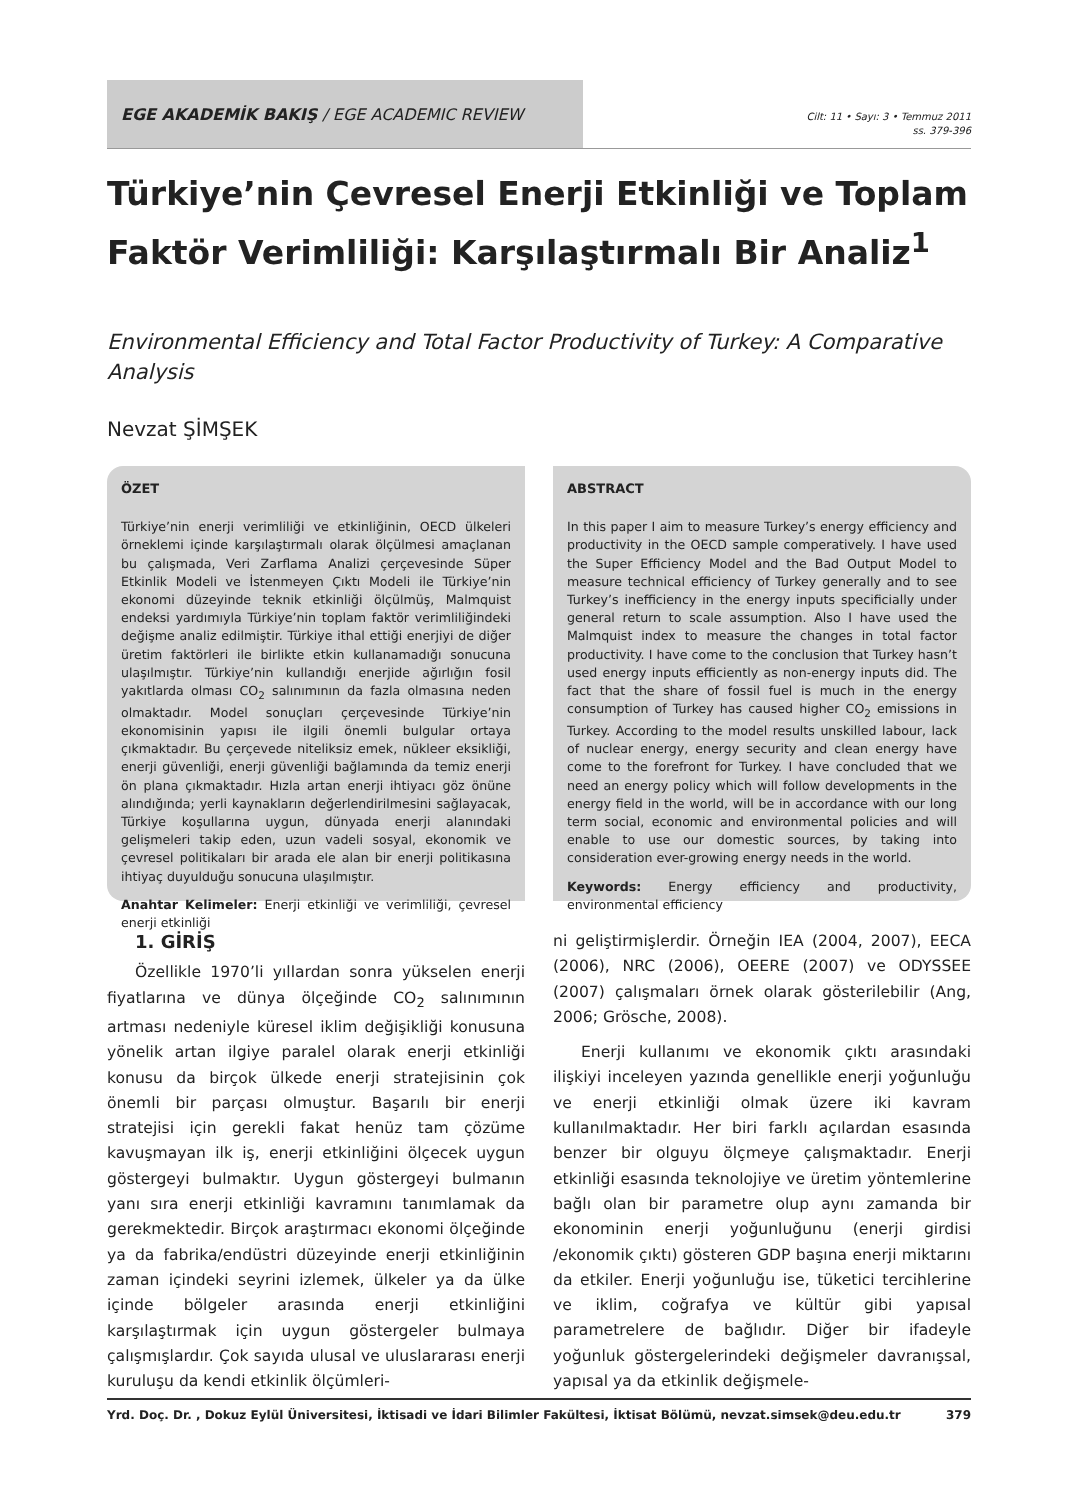EGE AKADEMİK BAKIŞ / EGE ACADEMIC REVIEW
Cilt: 11 • Sayı: 3 • Temmuz 2011
ss. 379-396
Türkiye’nin Çevresel Enerji Etkinliği ve Toplam Faktör Verimliliği: Karşılaştırmalı Bir Analiz<sup>1</sup>
Environmental Efficiency and Total Factor Productivity of Turkey: A Comparative Analysis
Nevzat ŞİMŞEK
ÖZET
Türkiye’nin enerji verimliliği ve etkinliğinin, OECD ülkeleri örneklemi içinde karşılaştırmalı olarak ölçülmesi amaçlanan bu çalışmada, Veri Zarflama Analizi çerçevesinde Süper Etkinlik Modeli ve İstenmeyen Çıktı Modeli ile Türkiye’nin ekonomi düzeyinde teknik etkinliği ölçülmüş, Malmquist endeksi yardımıyla Türkiye’nin toplam faktör verimliliğindeki değişme analiz edilmiştir. Türkiye ithal ettiği enerjiyi de diğer üretim faktörleri ile birlikte etkin kullanamadığı sonucuna ulaşılmıştır. Türkiye’nin kullandığı enerjide ağırlığın fosil yakıtlarda olması CO<sub>2</sub> salınımının da fazla olmasına neden olmaktadır. Model sonuçları çerçevesinde Türkiye’nin ekonomisinin yapısı ile ilgili önemli bulgular ortaya çıkmaktadır. Bu çerçevede niteliksiz emek, nükleer eksikliği, enerji güvenliği, enerji güvenliği bağlamında da temiz enerji ön plana çıkmaktadır. Hızla artan enerji ihtiyacı göz önüne alındığında; yerli kaynakların değerlendirilmesini sağlayacak, Türkiye koşullarına uygun, dünyada enerji alanındaki gelişmeleri takip eden, uzun vadeli sosyal, ekonomik ve çevresel politikaları bir arada ele alan bir enerji politikasına ihtiyaç duyulduğu sonucuna ulaşılmıştır.
Anahtar Kelimeler: Enerji etkinliği ve verimliliği, çevresel enerji etkinliği
ABSTRACT
In this paper I aim to measure Turkey’s energy efficiency and productivity in the OECD sample comperatively. I have used the Super Efficiency Model and the Bad Output Model to measure technical efficiency of Turkey generally and to see Turkey’s inefficiency in the energy inputs specificially under general return to scale assumption. Also I have used the Malmquist index to measure the changes in total factor productivity. I have come to the conclusion that Turkey hasn’t used energy inputs efficiently as non-energy inputs did. The fact that the share of fossil fuel is much in the energy consumption of Turkey has caused higher CO<sub>2</sub> emissions in Turkey. According to the model results unskilled labour, lack of nuclear energy, energy security and clean energy have come to the forefront for Turkey. I have concluded that we need an energy policy which will follow developments in the energy field in the world, will be in accordance with our long term social, economic and environmental policies and will enable to use our domestic sources, by taking into consideration ever-growing energy needs in the world.
Keywords: Energy efficiency and productivity, environmental efficiency
1. GİRİŞ
Özellikle 1970’li yıllardan sonra yükselen enerji fiyatlarına ve dünya ölçeğinde CO<sub>2</sub> salınımının artması nedeniyle küresel iklim değişikliği konusuna yönelik artan ilgiye paralel olarak enerji etkinliği konusu da birçok ülkede enerji stratejisinin çok önemli bir parçası olmuştur. Başarılı bir enerji stratejisi için gerekli fakat henüz tam çözüme kavuşmayan ilk iş, enerji etkinliğini ölçecek uygun göstergeyi bulmaktır. Uygun göstergeyi bulmanın yanı sıra enerji etkinliği kavramını tanımlamak da gerekmektedir. Birçok araştırmacı ekonomi ölçeğinde ya da fabrika/endüstri düzeyinde enerji etkinliğinin zaman içindeki seyrini izlemek, ülkeler ya da ülke içinde bölgeler arasında enerji etkinliğini karşılaştırmak için uygun göstergeler bulmaya çalışmışlardır. Çok sayıda ulusal ve uluslararası enerji kuruluşu da kendi etkinlik ölçümleri-
ni geliştirmişlerdir. Örneğin IEA (2004, 2007), EECA (2006), NRC (2006), OEERE (2007) ve ODYSSEE (2007) çalışmaları örnek olarak gösterilebilir (Ang, 2006; Grösche, 2008).
Enerji kullanımı ve ekonomik çıktı arasındaki ilişkiyi inceleyen yazında genellikle enerji yoğunluğu ve enerji etkinliği olmak üzere iki kavram kullanılmaktadır. Her biri farklı açılardan esasında benzer bir olguyu ölçmeye çalışmaktadır. Enerji etkinliği esasında teknolojiye ve üretim yöntemlerine bağlı olan bir parametre olup aynı zamanda bir ekonominin enerji yoğunluğunu (enerji girdisi /ekonomik çıktı) gösteren GDP başına enerji miktarını da etkiler. Enerji yoğunluğu ise, tüketici tercihlerine ve iklim, coğrafya ve kültür gibi yapısal parametrelere de bağlıdır. Diğer bir ifadeyle yoğunluk göstergelerindeki değişmeler davranışsal, yapısal ya da etkinlik değişmele-
Yrd. Doç. Dr. , Dokuz Eylül Üniversitesi, İktisadi ve İdari Bilimler Fakültesi, İktisat Bölümü, nevzat.simsek@deu.edu.tr 379